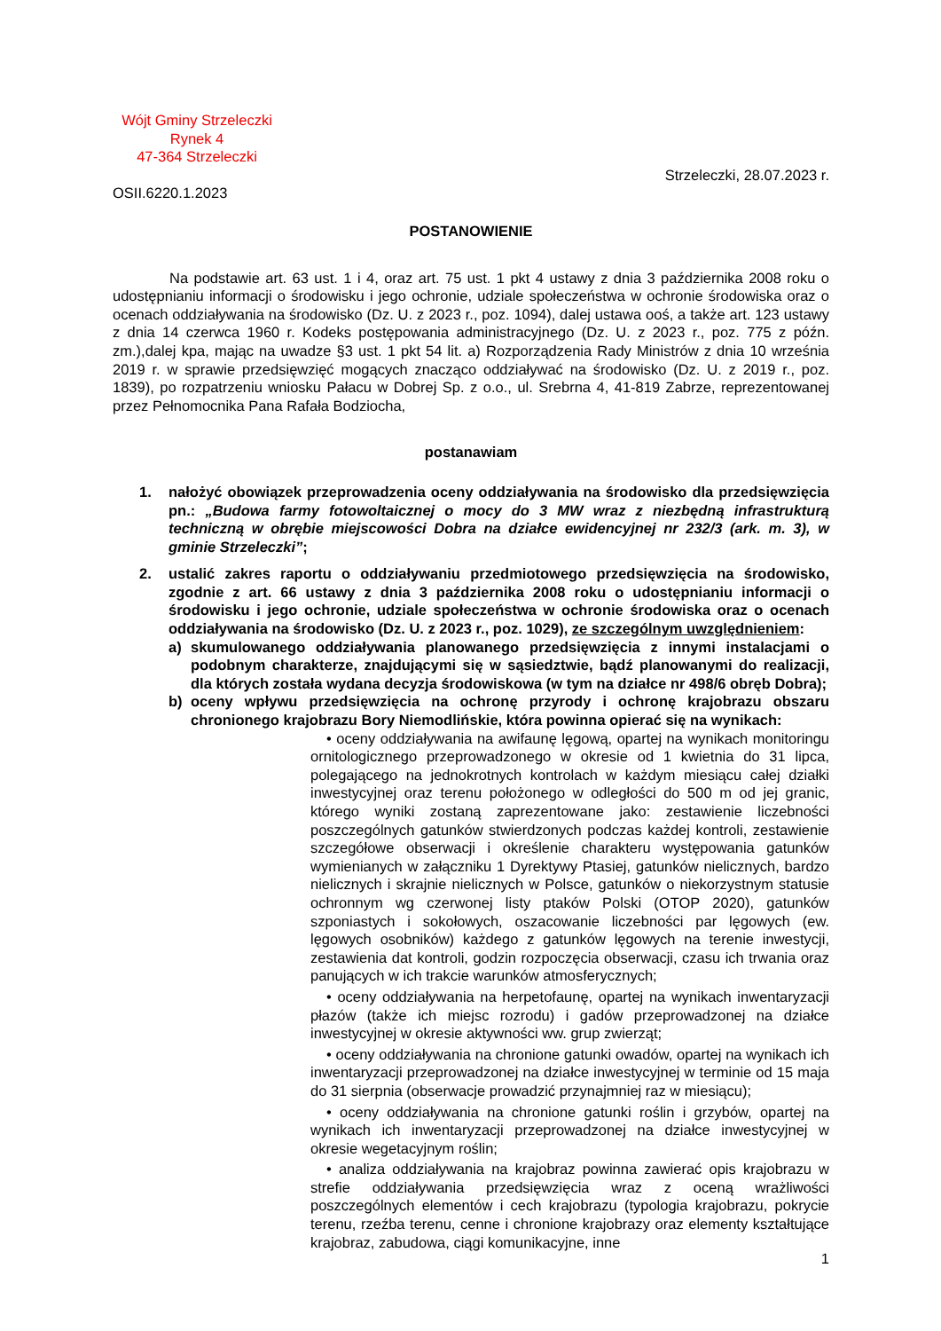Wójt Gminy Strzeleczki
Rynek 4
47-364 Strzeleczki
Strzeleczki, 28.07.2023 r.
OSII.6220.1.2023
POSTANOWIENIE
Na podstawie art. 63 ust. 1 i 4, oraz art. 75 ust. 1 pkt 4 ustawy z dnia 3 października 2008 roku o udostępnianiu informacji o środowisku i jego ochronie, udziale społeczeństwa w ochronie środowiska oraz o ocenach oddziaływania na środowisko (Dz. U. z 2023 r., poz. 1094), dalej ustawa ooś, a także art. 123 ustawy z dnia 14 czerwca 1960 r. Kodeks postępowania administracyjnego (Dz. U. z 2023 r., poz. 775 z późn. zm.),dalej kpa, mając na uwadze §3 ust. 1 pkt 54 lit. a) Rozporządzenia Rady Ministrów z dnia 10 września 2019 r. w sprawie przedsięwzięć mogących znacząco oddziaływać na środowisko (Dz. U. z 2019 r., poz. 1839), po rozpatrzeniu wniosku Pałacu w Dobrej Sp. z o.o., ul. Srebrna 4, 41-819 Zabrze, reprezentowanej przez Pełnomocnika Pana Rafała Bodziocha,
postanawiam
1. nałożyć obowiązek przeprowadzenia oceny oddziaływania na środowisko dla przedsięwzięcia pn.: „Budowa farmy fotowoltaicznej o mocy do 3 MW wraz z niezbędną infrastrukturą techniczną w obrębie miejscowości Dobra na działce ewidencyjnej nr 232/3 (ark. m. 3), w gminie Strzeleczki”;
2. ustalić zakres raportu o oddziaływaniu przedmiotowego przedsięwzięcia na środowisko, zgodnie z art. 66 ustawy z dnia 3 października 2008 roku o udostępnianiu informacji o środowisku i jego ochronie, udziale społeczeństwa w ochronie środowiska oraz o ocenach oddziaływania na środowisko (Dz. U. z 2023 r., poz. 1029), ze szczególnym uwzględnieniem:
a) skumulowanego oddziaływania planowanego przedsięwzięcia z innymi instalacjami o podobnym charakterze, znajdującymi się w sąsiedztwie, bądź planowanymi do realizacji, dla których została wydana decyzja środowiskowa (w tym na działce nr 498/6 obręb Dobra);
b) oceny wpływu przedsięwzięcia na ochronę przyrody i ochronę krajobrazu obszaru chronionego krajobrazu Bory Niemodlińskie, która powinna opierać się na wynikach:
• oceny oddziaływania na awifaunę lęgową, opartej na wynikach monitoringu ornitologicznego przeprowadzonego w okresie od 1 kwietnia do 31 lipca, polegającego na jednokrotnych kontrolach w każdym miesiącu całej działki inwestycyjnej oraz terenu położonego w odległości do 500 m od jej granic, którego wyniki zostaną zaprezentowane jako: zestawienie liczebności poszczególnych gatunków stwierdzonych podczas każdej kontroli, zestawienie szczegółowe obserwacji i określenie charakteru występowania gatunków wymienianych w załączniku 1 Dyrektywy Ptasiej, gatunków nielicznych, bardzo nielicznych i skrajnie nielicznych w Polsce, gatunków o niekorzystnym statusie ochronnym wg czerwonej listy ptaków Polski (OTOP 2020), gatunków szponiastych i sokołowych, oszacowanie liczebności par lęgowych (ew. lęgowych osobników) każdego z gatunków lęgowych na terenie inwestycji, zestawienia dat kontroli, godzin rozpoczęcia obserwacji, czasu ich trwania oraz panujących w ich trakcie warunków atmosferycznych;
• oceny oddziaływania na herpetofaunę, opartej na wynikach inwentaryzacji płazów (także ich miejsc rozrodu) i gadów przeprowadzonej na działce inwestycyjnej w okresie aktywności ww. grup zwierząt;
• oceny oddziaływania na chronione gatunki owadów, opartej na wynikach ich inwentaryzacji przeprowadzonej na działce inwestycyjnej w terminie od 15 maja do 31 sierpnia (obserwacje prowadzić przynajmniej raz w miesiącu);
• oceny oddziaływania na chronione gatunki roślin i grzybów, opartej na wynikach ich inwentaryzacji przeprowadzonej na działce inwestycyjnej w okresie wegetacyjnym roślin;
• analiza oddziaływania na krajobraz powinna zawierać opis krajobrazu w strefie oddziaływania przedsięwzięcia wraz z oceną wrażliwości poszczególnych elementów i cech krajobrazu (typologia krajobrazu, pokrycie terenu, rzeźba terenu, cenne i chronione krajobrazy oraz elementy kształtujące krajobraz, zabudowa, ciągi komunikacyjne, inne
1